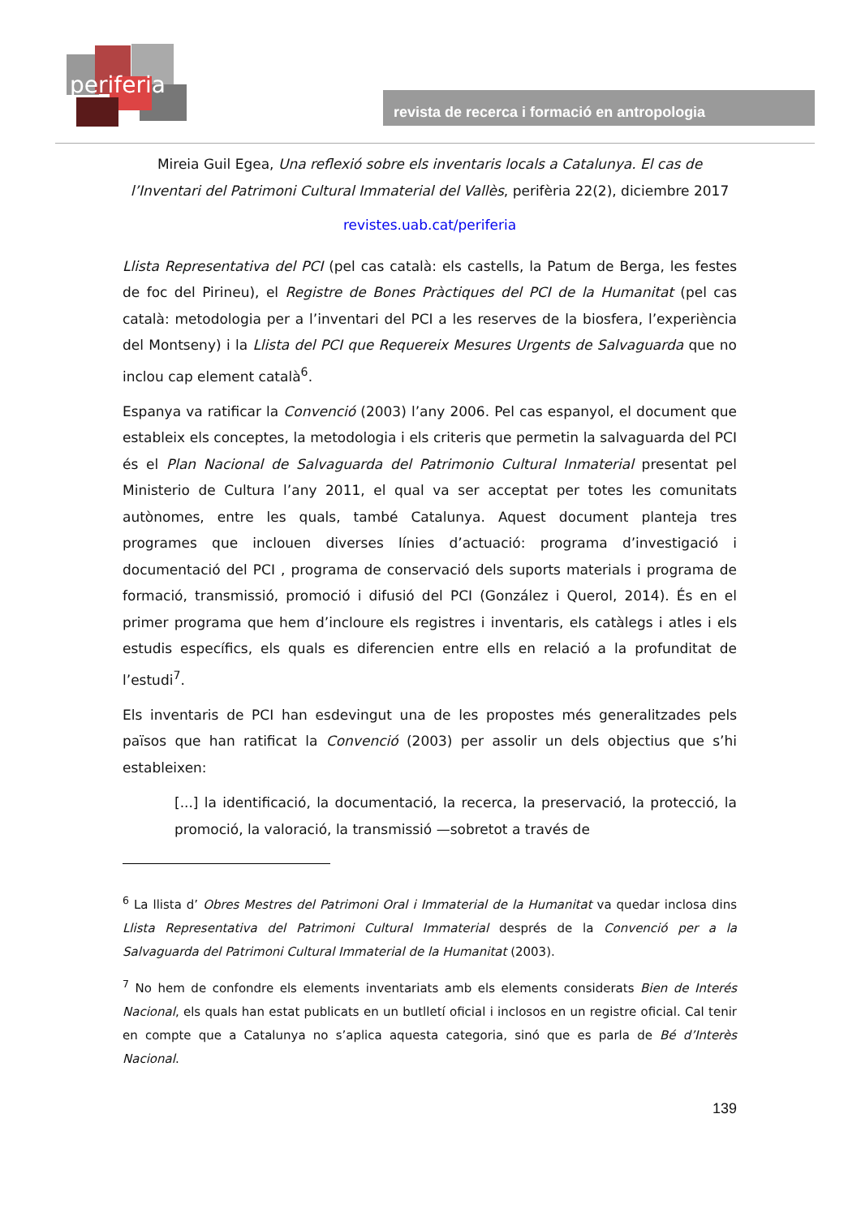periferia
revista de recerca i formació en antropologia
Mireia Guil Egea, Una reflexió sobre els inventaris locals a Catalunya. El cas de l’Inventari del Patrimoni Cultural Immaterial del Vallès, perifèria 22(2), diciembre 2017
revistes.uab.cat/periferia
Llista Representativa del PCI (pel cas català: els castells, la Patum de Berga, les festes de foc del Pirineu), el Registre de Bones Pràctiques del PCI de la Humanitat (pel cas català: metodologia per a l’inventari del PCI a les reserves de la biosfera, l’experiència del Montseny) i la Llista del PCI que Requereix Mesures Urgents de Salvaguarda que no inclou cap element català<sup>6</sup>.
Espanya va ratificar la Convenció (2003) l’any 2006. Pel cas espanyol, el document que estableix els conceptes, la metodologia i els criteris que permetin la salvaguarda del PCI és el Plan Nacional de Salvaguarda del Patrimonio Cultural Inmaterial presentat pel Ministerio de Cultura l’any 2011, el qual va ser acceptat per totes les comunitats autònomes, entre les quals, també Catalunya. Aquest document planteja tres programes que inclouen diverses línies d’actuació: programa d’investigació i documentació del PCI , programa de conservació dels suports materials i programa de formació, transmissió, promoció i difusió del PCI (González i Querol, 2014). És en el primer programa que hem d’incloure els registres i inventaris, els catàlegs i atles i els estudis específics, els quals es diferencien entre ells en relació a la profunditat de l’estudi<sup>7</sup>.
Els inventaris de PCI han esdevingut una de les propostes més generalitzades pels països que han ratificat la Convenció (2003) per assolir un dels objectius que s’hi estableixen:
[...] la identificació, la documentació, la recerca, la preservació, la protecció, la promoció, la valoració, la transmissió —sobretot a través de
<sup>6</sup> La llista d’ Obres Mestres del Patrimoni Oral i Immaterial de la Humanitat va quedar inclosa dins Llista Representativa del Patrimoni Cultural Immaterial després de la Convenció per a la Salvaguarda del Patrimoni Cultural Immaterial de la Humanitat (2003).
<sup>7</sup> No hem de confondre els elements inventariats amb els elements considerats Bien de Interés Nacional, els quals han estat publicats en un butlletí oficial i inclosos en un registre oficial. Cal tenir en compte que a Catalunya no s’aplica aquesta categoria, sinó que es parla de Bé d’Interès Nacional.
139